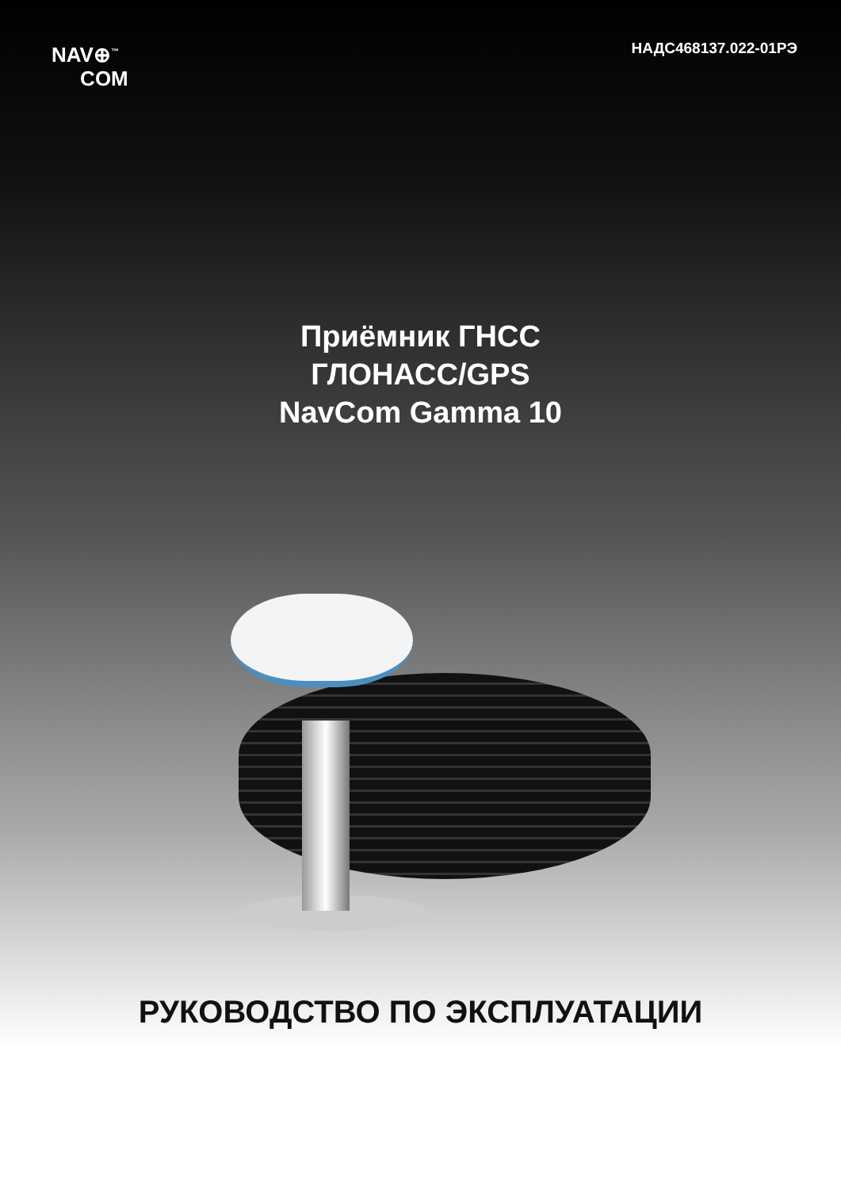NAV⊕<sup>™</sup>
COM
НАДС468137.022-01РЭ
Приёмник ГНСС
ГЛОНАСС/GPS
NavCom Gamma 10
РУКОВОДСТВО ПО ЭКСПЛУАТАЦИИ